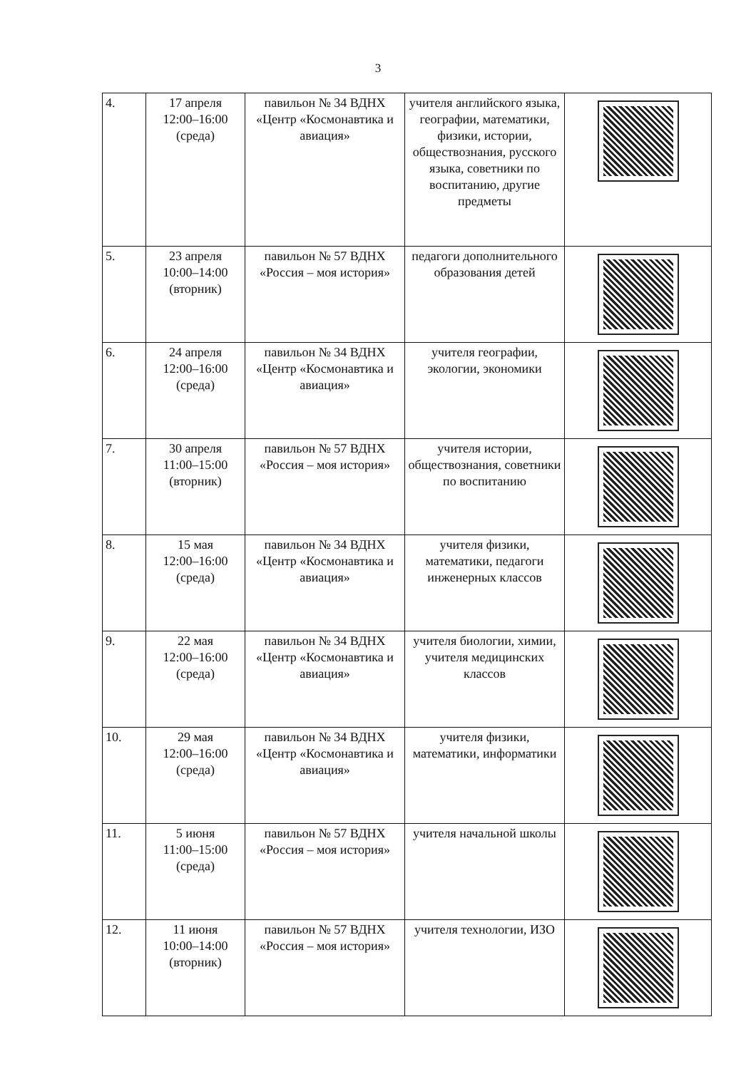3
| 4. | 17 апреля 12:00–16:00 (среда) | павильон № 34 ВДНХ «Центр «Космонавтика и авиация» | учителя английского языка, географии, математики, физики, истории, обществознания, русского языка, советники по воспитанию, другие предметы | |
| 5. | 23 апреля 10:00–14:00 (вторник) | павильон № 57 ВДНХ «Россия – моя история» | педагоги дополнительного образования детей | |
| 6. | 24 апреля 12:00–16:00 (среда) | павильон № 34 ВДНХ «Центр «Космонавтика и авиация» | учителя географии, экологии, экономики | |
| 7. | 30 апреля 11:00–15:00 (вторник) | павильон № 57 ВДНХ «Россия – моя история» | учителя истории, обществознания, советники по воспитанию | |
| 8. | 15 мая 12:00–16:00 (среда) | павильон № 34 ВДНХ «Центр «Космонавтика и авиация» | учителя физики, математики, педагоги инженерных классов | |
| 9. | 22 мая 12:00–16:00 (среда) | павильон № 34 ВДНХ «Центр «Космонавтика и авиация» | учителя биологии, химии, учителя медицинских классов | |
| 10. | 29 мая 12:00–16:00 (среда) | павильон № 34 ВДНХ «Центр «Космонавтика и авиация» | учителя физики, математики, информатики | |
| 11. | 5 июня 11:00–15:00 (среда) | павильон № 57 ВДНХ «Россия – моя история» | учителя начальной школы | |
| 12. | 11 июня 10:00–14:00 (вторник) | павильон № 57 ВДНХ «Россия – моя история» | учителя технологии, ИЗО | |